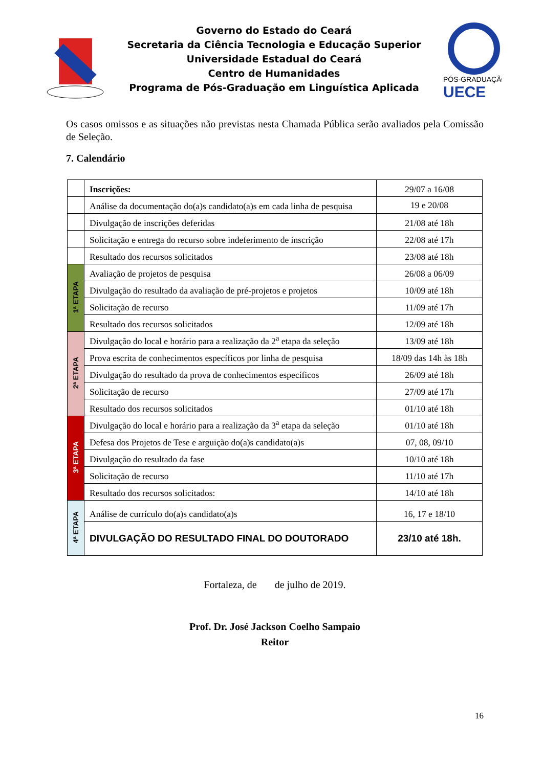Governo do Estado do Ceará
Secretaria da Ciência Tecnologia e Educação Superior
Universidade Estadual do Ceará
Centro de Humanidades
Programa de Pós-Graduação em Linguística Aplicada
PÓS-GRADUAÇÃO
UECE
Os casos omissos e as situações não previstas nesta Chamada Pública serão avaliados pela Comissão de Seleção.
7. Calendário
| | Inscrições: | 29/07 a 16/08 |
| | Análise da documentação do(a)s candidato(a)s em cada linha de pesquisa | 19 e 20/08 |
| | Divulgação de inscrições deferidas | 21/08 até 18h |
| | Solicitação e entrega do recurso sobre indeferimento de inscrição | 22/08 até 17h |
| | Resultado dos recursos solicitados | 23/08 até 18h |
| 1ª ETAPA | Avaliação de projetos de pesquisa | 26/08 a 06/09 |
| | Divulgação do resultado da avaliação de pré-projetos e projetos | 10/09 até 18h |
| | Solicitação de recurso | 11/09 até 17h |
| | Resultado dos recursos solicitados | 12/09 até 18h |
| 2ª ETAPA | Divulgação do local e horário para a realização da 2<sup>a</sup> etapa da seleção | 13/09 até 18h |
| | Prova escrita de conhecimentos específicos por linha de pesquisa | 18/09 das 14h às 18h |
| | Divulgação do resultado da prova de conhecimentos específicos | 26/09 até 18h |
| | Solicitação de recurso | 27/09 até 17h |
| | Resultado dos recursos solicitados | 01/10 até 18h |
| 3ª ETAPA | Divulgação do local e horário para a realização da 3<sup>a</sup> etapa da seleção | 01/10 até 18h |
| | Defesa dos Projetos de Tese e arguição do(a)s candidato(a)s | 07, 08, 09/10 |
| | Divulgação do resultado da fase | 10/10 até 18h |
| | Solicitação de recurso | 11/10 até 17h |
| | Resultado dos recursos solicitados: | 14/10 até 18h |
| 4ª ETAPA | Análise de currículo do(a)s candidato(a)s | 16, 17 e 18/10 |
| | DIVULGAÇÃO DO RESULTADO FINAL DO DOUTORADO | 23/10 até 18h. |
Fortaleza, de de julho de 2019.
Prof. Dr. José Jackson Coelho Sampaio
Reitor
16